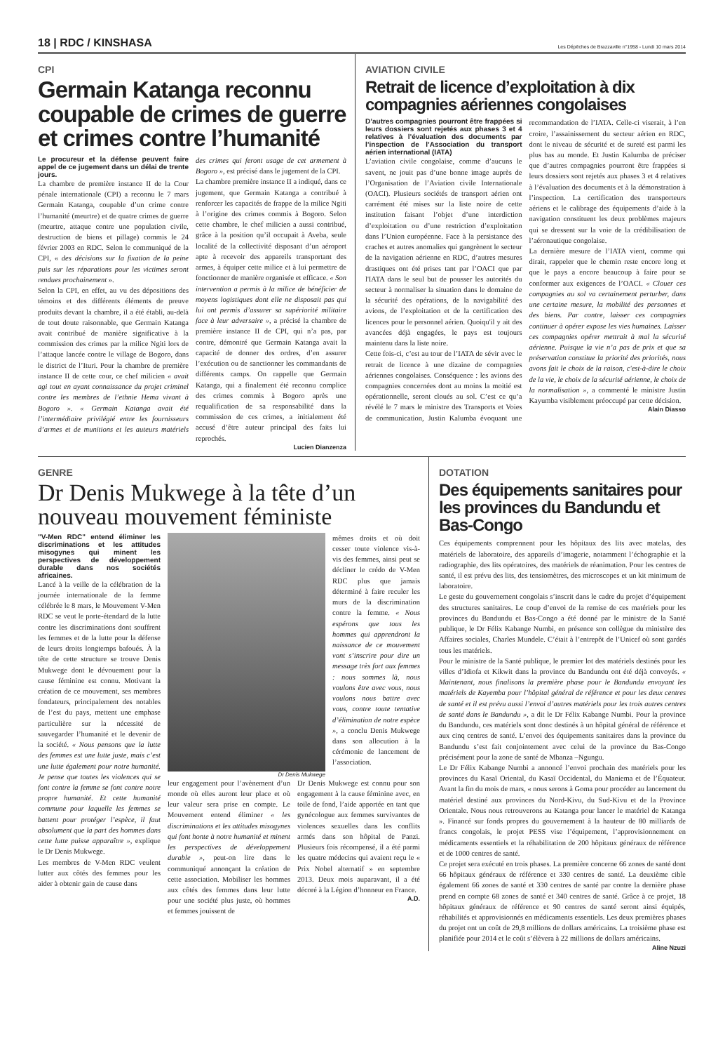18 | RDC / KINSHASA Les Dépêches de Brazzaville n°1958 - Lundi 10 mars 2014
CPI
Germain Katanga reconnu coupable de crimes de guerre et crimes contre l’humanité
Le procureur et la défense peuvent faire appel de ce jugement dans un délai de trente jours.
La chambre de première instance II de la Cour pénale internationale (CPI) a reconnu le 7 mars Germain Katanga, coupable d’un crime contre l’humanité (meurtre) et de quatre crimes de guerre (meurtre, attaque contre une population civile, destruction de biens et pillage) commis le 24 février 2003 en RDC. Selon le communiqué de la CPI, « des décisions sur la fixation de la peine puis sur les réparations pour les victimes seront rendues prochainement ».
Selon la CPI, en effet, au vu des dépositions des témoins et des différents éléments de preuve produits devant la chambre, il a été établi, au-delà de tout doute raisonnable, que Germain Katanga avait contribué de manière significative à la commission des crimes par la milice Ngiti lors de l’attaque lancée contre le village de Bogoro, dans le district de l’Ituri. Pour la chambre de première instance II de cette cour, ce chef milicien « avait agi tout en ayant connaissance du projet criminel contre les membres de l’ethnie Hema vivant à Bogoro ». « Germain Katanga avait été l’intermédiaire privilégié entre les fournisseurs d’armes et de munitions et les auteurs matériels des crimes qui feront usage de cet armement à Bogoro », est précisé dans le jugement de la CPI.
La chambre première instance II a indiqué, dans ce jugement, que Germain Katanga a contribué à renforcer les capacités de frappe de la milice Ngiti à l’origine des crimes commis à Bogoro. Selon cette chambre, le chef milicien a aussi contribué, grâce à la position qu’il occupait à Aveba, seule localité de la collectivité disposant d’un aéroport apte à recevoir des appareils transportant des armes, à équiper cette milice et à lui permettre de fonctionner de manière organisée et efficace. « Son intervention a permis à la milice de bénéficier de moyens logistiques dont elle ne disposait pas qui lui ont permis d’assurer sa supériorité militaire face à leur adversaire », a précisé la chambre de première instance II de CPI, qui n’a pas, par contre, démontré que Germain Katanga avait la capacité de donner des ordres, d’en assurer l’exécution ou de sanctionner les commandants de différents camps. On rappelle que Germain Katanga, qui a finalement été reconnu complice des crimes commis à Bogoro après une requalification de sa responsabilité dans la commission de ces crimes, a initialement été accusé d’être auteur principal des faits lui reprochés.
Lucien Dianzenza
AVIATION CIVILE
Retrait de licence d’exploitation à dix compagnies aériennes congolaises
D’autres compagnies pourront être frappées si leurs dossiers sont rejetés aux phases 3 et 4 relatives à l’évaluation des documents par l’inspection de l’Association du transport aérien international (IATA)
L’aviation civile congolaise, comme d’aucuns le savent, ne jouit pas d’une bonne image auprès de l’Organisation de l’Aviation civile Internationale (OACI). Plusieurs sociétés de transport aérien ont carrément été mises sur la liste noire de cette institution faisant l’objet d’une interdiction d’exploitation ou d’une restriction d’exploitation dans l’Union européenne. Face à la persistance des craches et autres anomalies qui gangrènent le secteur de la navigation aérienne en RDC, d’autres mesures drastiques ont été prises tant par l’OACI que par l'IATA dans le seul but de pousser les autorités du secteur à normaliser la situation dans le domaine de la sécurité des opérations, de la navigabilité des avions, de l’exploitation et de la certification des licences pour le personnel aérien. Quoiqu'il y ait des avancées déjà engagées, le pays est toujours maintenu dans la liste noire.
Cette fois-ci, c’est au tour de l’IATA de sévir avec le retrait de licence à une dizaine de compagnies aériennes congolaises. Conséquence : les avions des compagnies concernées dont au moins la moitié est opérationnelle, seront cloués au sol. C’est ce qu’a révélé le 7 mars le ministre des Transports et Voies de communication, Justin Kalumba évoquant une recommandation de l’IATA. Celle-ci viserait, à l’en croire, l’assainissement du secteur aérien en RDC, dont le niveau de sécurité et de sureté est parmi les plus bas au monde. Et Justin Kalumba de préciser que d’autres compagnies pourront être frappées si leurs dossiers sont rejetés aux phases 3 et 4 relatives à l’évaluation des documents et à la démonstration à l’inspection. La certification des transporteurs aériens et le calibrage des équipements d’aide à la navigation constituent les deux problèmes majeurs qui se dressent sur la voie de la crédibilisation de l’aéronautique congolaise.
La dernière mesure de l’IATA vient, comme qui dirait, rappeler que le chemin reste encore long et que le pays a encore beaucoup à faire pour se conformer aux exigences de l’OACI. « Clouer ces compagnies au sol va certainement perturber, dans une certaine mesure, la mobilité des personnes et des biens. Par contre, laisser ces compagnies continuer à opérer expose les vies humaines. Laisser ces compagnies opérer mettrait à mal la sécurité aérienne. Puisque la vie n’a pas de prix et que sa préservation constitue la priorité des priorités, nous avons fait le choix de la raison, c'est-à-dire le choix de la vie, le choix de la sécurité aérienne, le choix de la normalisation », a commenté le ministre Justin Kayumba visiblement préoccupé par cette décision.
Alain Diasso
GENRE
Dr Denis Mukwege à la tête d’un nouveau mouvement féministe
"V-Men RDC" entend éliminer les discriminations et les attitudes misogynes qui minent les perspectives de développement durable dans nos sociétés africaines.
Lancé à la veille de la célébration de la journée internationale de la femme célébrée le 8 mars, le Mouvement V-Men RDC se veut le porte-étendard de la lutte contre les discriminations dont souffrent les femmes et de la lutte pour la défense de leurs droits longtemps bafoués. À la tête de cette structure se trouve Denis Mukwege dont le dévouement pour la cause féminine est connu. Motivant la création de ce mouvement, ses membres fondateurs, principalement des notables de l’est du pays, mettent une emphase particulière sur la nécessité de sauvegarder l’humanité et le devenir de la société. « Nous pensons que la lutte des femmes est une lutte juste, mais c’est une lutte également pour notre humanité. Je pense que toutes les violences qui se font contre la femme se font contre notre propre humanité. Et cette humanité commune pour laquelle les femmes se battent pour protéger l’espèce, il faut absolument que la part des hommes dans cette lutte puisse apparaître », explique le Dr Denis Mukwege.
Les membres de V-Men RDC veulent lutter aux côtés des femmes pour les aider à obtenir gain de cause dans
Dr Denis Mukwege mêmes droits et où doit cesser toute violence vis-à-vis des femmes, ainsi peut se décliner le crédo de V-Men RDC plus que jamais déterminé à faire reculer les murs de la discrimination contre la femme. « Nous espérons que tous les hommes qui apprendront la naissance de ce mouvement vont s’inscrire pour dire un message très fort aux femmes : nous sommes là, nous voulons être avec vous, nous voulons nous battre avec vous, contre toute tentative d’élimination de notre espèce », a conclu Denis Mukwege dans son allocution à la cérémonie de lancement de l’association.
leur engagement pour l’avènement d’un monde où elles auront leur place et où leur valeur sera prise en compte. Le Mouvement entend éliminer « les discriminations et les attitudes misogynes qui font honte à notre humanité et minent les perspectives de développement durable », peut-on lire dans le communiqué annonçant la création de cette association. Mobiliser les hommes aux côtés des femmes dans leur lutte pour une société plus juste, où hommes et femmes jouissent de
Dr Denis Mukwege est connu pour son engagement à la cause féminine avec, en toile de fond, l’aide apportée en tant que gynécologue aux femmes survivantes de violences sexuelles dans les conflits armés dans son hôpital de Panzi. Plusieurs fois récompensé, il a été parmi les quatre médecins qui avaient reçu le « Prix Nobel alternatif » en septembre 2013. Deux mois auparavant, il a été décoré à la Légion d’honneur en France.
A.D.
DOTATION
Des équipements sanitaires pour les provinces du Bandundu et Bas-Congo
Ces équipements comprennent pour les hôpitaux des lits avec matelas, des matériels de laboratoire, des appareils d’imagerie, notamment l’échographie et la radiographie, des lits opératoires, des matériels de réanimation. Pour les centres de santé, il est prévu des lits, des tensiomètres, des microscopes et un kit minimum de laboratoire.
Le geste du gouvernement congolais s’inscrit dans le cadre du projet d’équipement des structures sanitaires. Le coup d’envoi de la remise de ces matériels pour les provinces du Bandundu et Bas-Congo a été donné par le ministre de la Santé publique, le Dr Félix Kabange Numbi, en présence son collègue du ministère des Affaires sociales, Charles Mundele. C’était à l’entrepôt de l’Unicef où sont gardés tous les matériels.
Pour le ministre de la Santé publique, le premier lot des matériels destinés pour les villes d’Idiofa et Kikwit dans la province du Bandundu ont été déjà convoyés. « Maintenant, nous finalisons la première phase pour le Bandundu envoyant les matériels de Kayemba pour l’hôpital général de référence et pour les deux centres de santé et il est prévu aussi l’envoi d’autres matériels pour les trois autres centres de santé dans le Bandundu », a dit le Dr Félix Kabange Numbi. Pour la province du Bandundu, ces matériels sont donc destinés à un hôpital général de référence et aux cinq centres de santé. L’envoi des équipements sanitaires dans la province du Bandundu s’est fait conjointement avec celui de la province du Bas-Congo précisément pour la zone de santé de Mbanza –Ngungu.
Le Dr Félix Kabange Numbi a annoncé l’envoi prochain des matériels pour les provinces du Kasaï Oriental, du Kasaï Occidental, du Maniema et de l’Équateur. Avant la fin du mois de mars, « nous serons à Goma pour procéder au lancement du matériel destiné aux provinces du Nord-Kivu, du Sud-Kivu et de la Province Orientale. Nous nous retrouverons au Katanga pour lancer le matériel de Katanga ». Financé sur fonds propres du gouvernement à la hauteur de 80 milliards de francs congolais, le projet PESS vise l’équipement, l’approvisionnement en médicaments essentiels et la réhabilitation de 200 hôpitaux généraux de référence et de 1000 centres de santé.
Ce projet sera exécuté en trois phases. La première concerne 66 zones de santé dont 66 hôpitaux généraux de référence et 330 centres de santé. La deuxième cible également 66 zones de santé et 330 centres de santé par contre la dernière phase prend en compte 68 zones de santé et 340 centres de santé. Grâce à ce projet, 18 hôpitaux généraux de référence et 90 centres de santé seront ainsi équipés, réhabilités et approvisionnés en médicaments essentiels. Les deux premières phases du projet ont un coût de 29,8 millions de dollars américains. La troisième phase est planifiée pour 2014 et le coût s’élèvera à 22 millions de dollars américains.
Aline Nzuzi